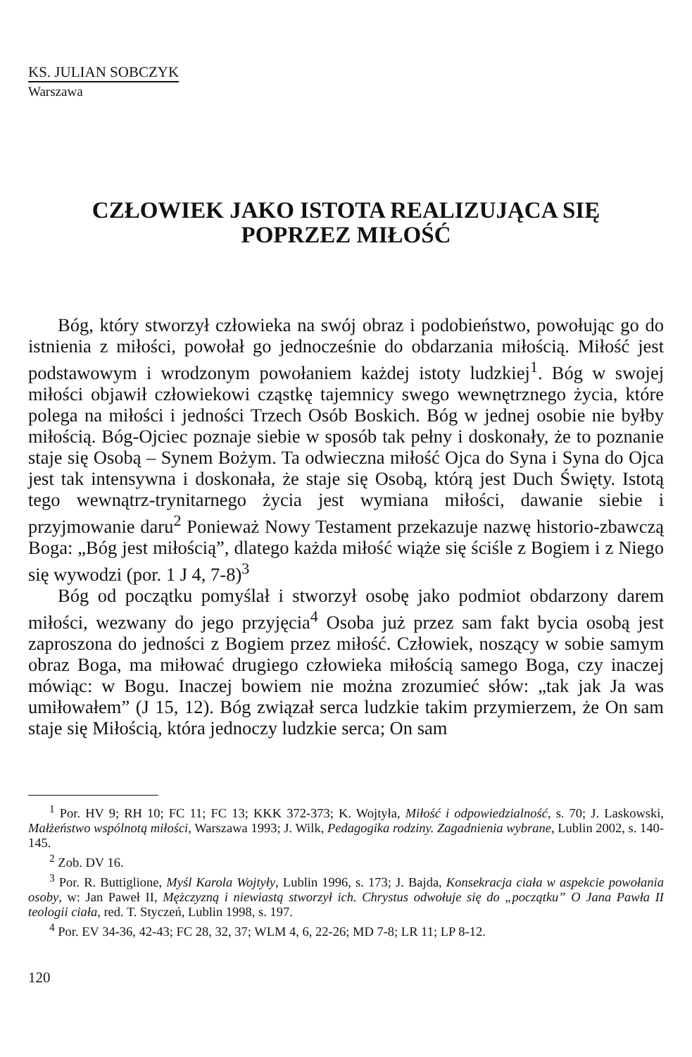KS. JULIAN SOBCZYK
Warszawa
CZŁOWIEK JAKO ISTOTA REALIZUJĄCA SIĘ
POPRZEZ MIŁOŚĆ
Bóg, który stworzył człowieka na swój obraz i podobieństwo, powołując go do istnienia z miłości, powołał go jednocześnie do obdarzania miłością. Miłość jest podstawowym i wrodzonym powołaniem każdej istoty ludzkiej<sup>1</sup>. Bóg w swojej miłości objawił człowiekowi cząstkę tajemnicy swego wewnętrznego życia, które polega na miłości i jedności Trzech Osób Boskich. Bóg w jednej osobie nie byłby miłością. Bóg-Ojciec poznaje siebie w sposób tak pełny i doskonały, że to poznanie staje się Osobą – Synem Bożym. Ta odwieczna miłość Ojca do Syna i Syna do Ojca jest tak intensywna i doskonała, że staje się Osobą, którą jest Duch Święty. Istotą tego wewnątrz-trynitarnego życia jest wymiana miłości, dawanie siebie i przyjmowanie daru<sup>2</sup> Ponieważ Nowy Testament przekazuje nazwę historio-zbawczą Boga: „Bóg jest miłością”, dlatego każda miłość wiąże się ściśle z Bogiem i z Niego się wywodzi (por. 1 J 4, 7-8)<sup>3</sup>
Bóg od początku pomyślał i stworzył osobę jako podmiot obdarzony darem miłości, wezwany do jego przyjęcia<sup>4</sup> Osoba już przez sam fakt bycia osobą jest zaproszona do jedności z Bogiem przez miłość. Człowiek, noszący w sobie samym obraz Boga, ma miłować drugiego człowieka miłością samego Boga, czy inaczej mówiąc: w Bogu. Inaczej bowiem nie można zrozumieć słów: „tak jak Ja was umiłowałem” (J 15, 12). Bóg związał serca ludzkie takim przymierzem, że On sam staje się Miłością, która jednoczy ludzkie serca; On sam
<sup>1</sup> Por. HV 9; RH 10; FC 11; FC 13; KKK 372-373; K. Wojtyła, Miłość i odpowiedzialność, s. 70; J. Laskowski, Małżeństwo wspólnotą miłości, Warszawa 1993; J. Wilk, Pedagogika rodziny. Zagadnienia wybrane, Lublin 2002, s. 140-145.
<sup>2</sup> Zob. DV 16.
<sup>3</sup> Por. R. Buttiglione, Myśl Karola Wojtyły, Lublin 1996, s. 173; J. Bajda, Konsekracja ciała w aspekcie powołania osoby, w: Jan Paweł II, Mężczyzną i niewiastą stworzył ich. Chrystus odwołuje się do „początku” O Jana Pawła II teologii ciała, red. T. Styczeń, Lublin 1998, s. 197.
<sup>4</sup> Por. EV 34-36, 42-43; FC 28, 32, 37; WLM 4, 6, 22-26; MD 7-8; LR 11; LP 8-12.
120